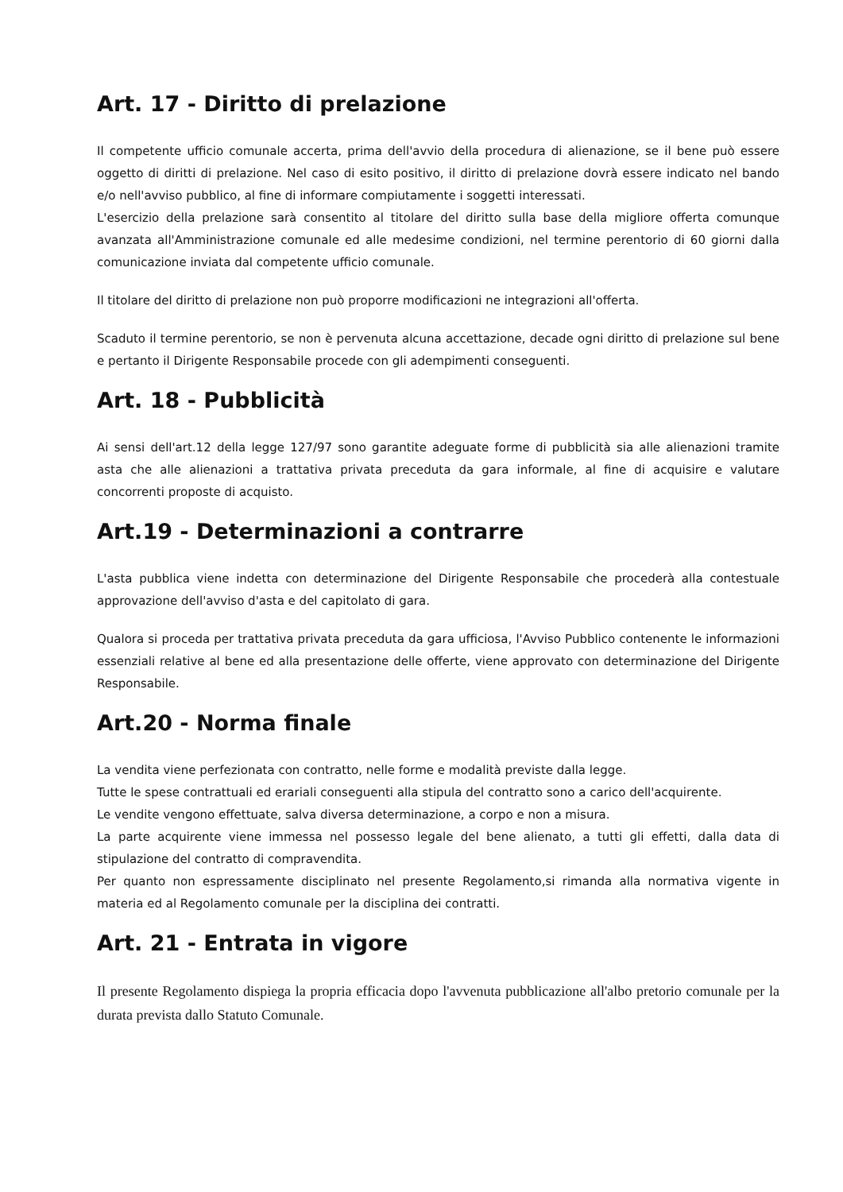Art. 17 - Diritto di prelazione
Il competente ufficio comunale accerta, prima dell'avvio della procedura di alienazione, se il bene può essere oggetto di diritti di prelazione. Nel caso di esito positivo, il diritto di prelazione dovrà essere indicato nel bando e/o nell'avviso pubblico, al fine di informare compiutamente i soggetti interessati.
L'esercizio della prelazione sarà consentito al titolare del diritto sulla base della migliore offerta comunque avanzata all'Amministrazione comunale ed alle medesime condizioni, nel termine perentorio di 60 giorni dalla comunicazione inviata dal competente ufficio comunale.
Il titolare del diritto di prelazione non può proporre modificazioni ne integrazioni all'offerta.
Scaduto il termine perentorio, se non è pervenuta alcuna accettazione, decade ogni diritto di prelazione sul bene e pertanto il Dirigente Responsabile procede con gli adempimenti conseguenti.
Art. 18 - Pubblicità
Ai sensi dell'art.12 della legge 127/97 sono garantite adeguate forme di pubblicità sia alle alienazioni tramite asta che alle alienazioni a trattativa privata preceduta da gara informale, al fine di acquisire e valutare concorrenti proposte di acquisto.
Art.19 - Determinazioni a contrarre
L'asta pubblica viene indetta con determinazione del Dirigente Responsabile che procederà alla contestuale approvazione dell'avviso d'asta e del capitolato di gara.
Qualora si proceda per trattativa privata preceduta da gara ufficiosa, l'Avviso Pubblico contenente le informazioni essenziali relative al bene ed alla presentazione delle offerte, viene approvato con determinazione del Dirigente Responsabile.
Art.20 - Norma finale
La vendita viene perfezionata con contratto, nelle forme e modalità previste dalla legge.
Tutte le spese contrattuali ed erariali conseguenti alla stipula del contratto sono a carico dell'acquirente.
Le vendite vengono effettuate, salva diversa determinazione, a corpo e non a misura.
La parte acquirente viene immessa nel possesso legale del bene alienato, a tutti gli effetti, dalla data di stipulazione del contratto di compravendita.
Per quanto non espressamente disciplinato nel presente Regolamento,si rimanda alla normativa vigente in materia ed al Regolamento comunale per la disciplina dei contratti.
Art. 21 - Entrata in vigore
Il presente Regolamento dispiega la propria efficacia dopo l'avvenuta pubblicazione all'albo pretorio comunale per la durata prevista dallo Statuto Comunale.